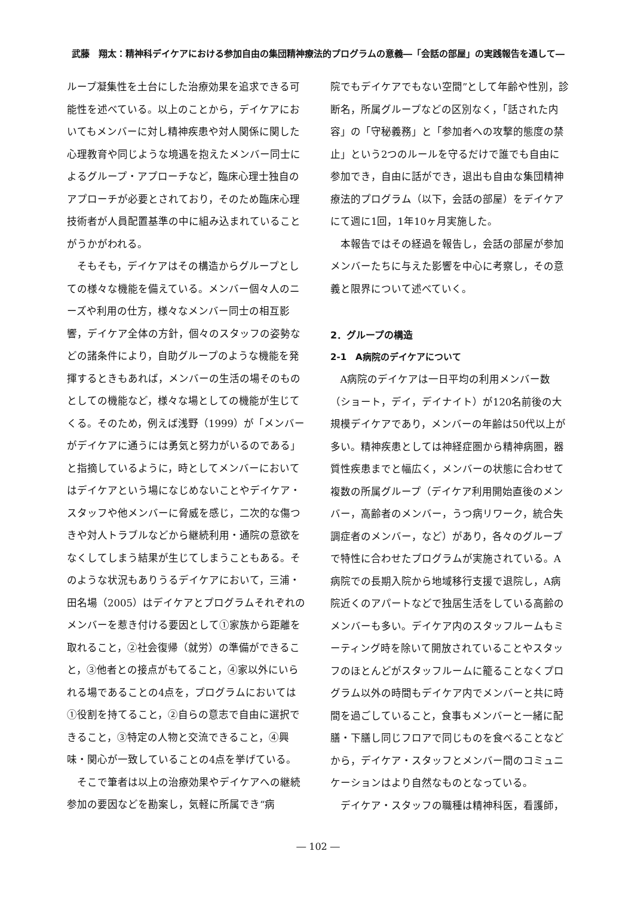武藤　翔太：精神科デイケアにおける参加自由の集団精神療法的プログラムの意義―「会話の部屋」の実践報告を通して―
ループ凝集性を土台にした治療効果を追求できる可能性を述べている。以上のことから，デイケアにおいてもメンバーに対し精神疾患や対人関係に関した心理教育や同じような境遇を抱えたメンバー同士によるグループ・アプローチなど，臨床心理士独自のアプローチが必要とされており，そのため臨床心理技術者が人員配置基準の中に組み込まれていることがうかがわれる。
そもそも，デイケアはその構造からグループとしての様々な機能を備えている。メンバー個々人のニーズや利用の仕方，様々なメンバー同士の相互影響，デイケア全体の方針，個々のスタッフの姿勢などの諸条件により，自助グループのような機能を発揮するときもあれば，メンバーの生活の場そのものとしての機能など，様々な場としての機能が生じてくる。そのため，例えば浅野（1999）が「メンバーがデイケアに通うには勇気と努力がいるのである」と指摘しているように，時としてメンバーにおいてはデイケアという場になじめないことやデイケア・スタッフや他メンバーに脅威を感じ，二次的な傷つきや対人トラブルなどから継続利用・通院の意欲をなくしてしまう結果が生じてしまうこともある。そのような状況もありうるデイケアにおいて，三浦・田名場（2005）はデイケアとプログラムそれぞれのメンバーを惹き付ける要因として①家族から距離を取れること，②社会復帰（就労）の準備ができること，③他者との接点がもてること，④家以外にいられる場であることの4点を，プログラムにおいては①役割を持てること，②自らの意志で自由に選択できること，③特定の人物と交流できること，④興味・関心が一致していることの4点を挙げている。
そこで筆者は以上の治療効果やデイケアへの継続参加の要因などを勘案し，気軽に所属でき“病
院でもデイケアでもない空間”として年齢や性別，診断名，所属グループなどの区別なく，「話された内容」の「守秘義務」と「参加者への攻撃的態度の禁止」という2つのルールを守るだけで誰でも自由に参加でき，自由に話ができ，退出も自由な集団精神療法的プログラム（以下，会話の部屋）をデイケアにて週に1回，1年10ヶ月実施した。
本報告ではその経過を報告し，会話の部屋が参加メンバーたちに与えた影響を中心に考察し，その意義と限界について述べていく。
2．グループの構造
2-1　A病院のデイケアについて
A病院のデイケアは一日平均の利用メンバー数（ショート，デイ，デイナイト）が120名前後の大規模デイケアであり，メンバーの年齢は50代以上が多い。精神疾患としては神経症圏から精神病圏，器質性疾患までと幅広く，メンバーの状態に合わせて複数の所属グループ（デイケア利用開始直後のメンバー，高齢者のメンバー，うつ病リワーク，統合失調症者のメンバー，など）があり，各々のグループで特性に合わせたプログラムが実施されている。A病院での長期入院から地域移行支援で退院し，A病院近くのアパートなどで独居生活をしている高齢のメンバーも多い。デイケア内のスタッフルームもミーティング時を除いて開放されていることやスタッフのほとんどがスタッフルームに籠ることなくプログラム以外の時間もデイケア内でメンバーと共に時間を過ごしていること，食事もメンバーと一緒に配膳・下膳し同じフロアで同じものを食べることなどから，デイケア・スタッフとメンバー間のコミュニケーションはより自然なものとなっている。
デイケア・スタッフの職種は精神科医，看護師，
― 102 ―